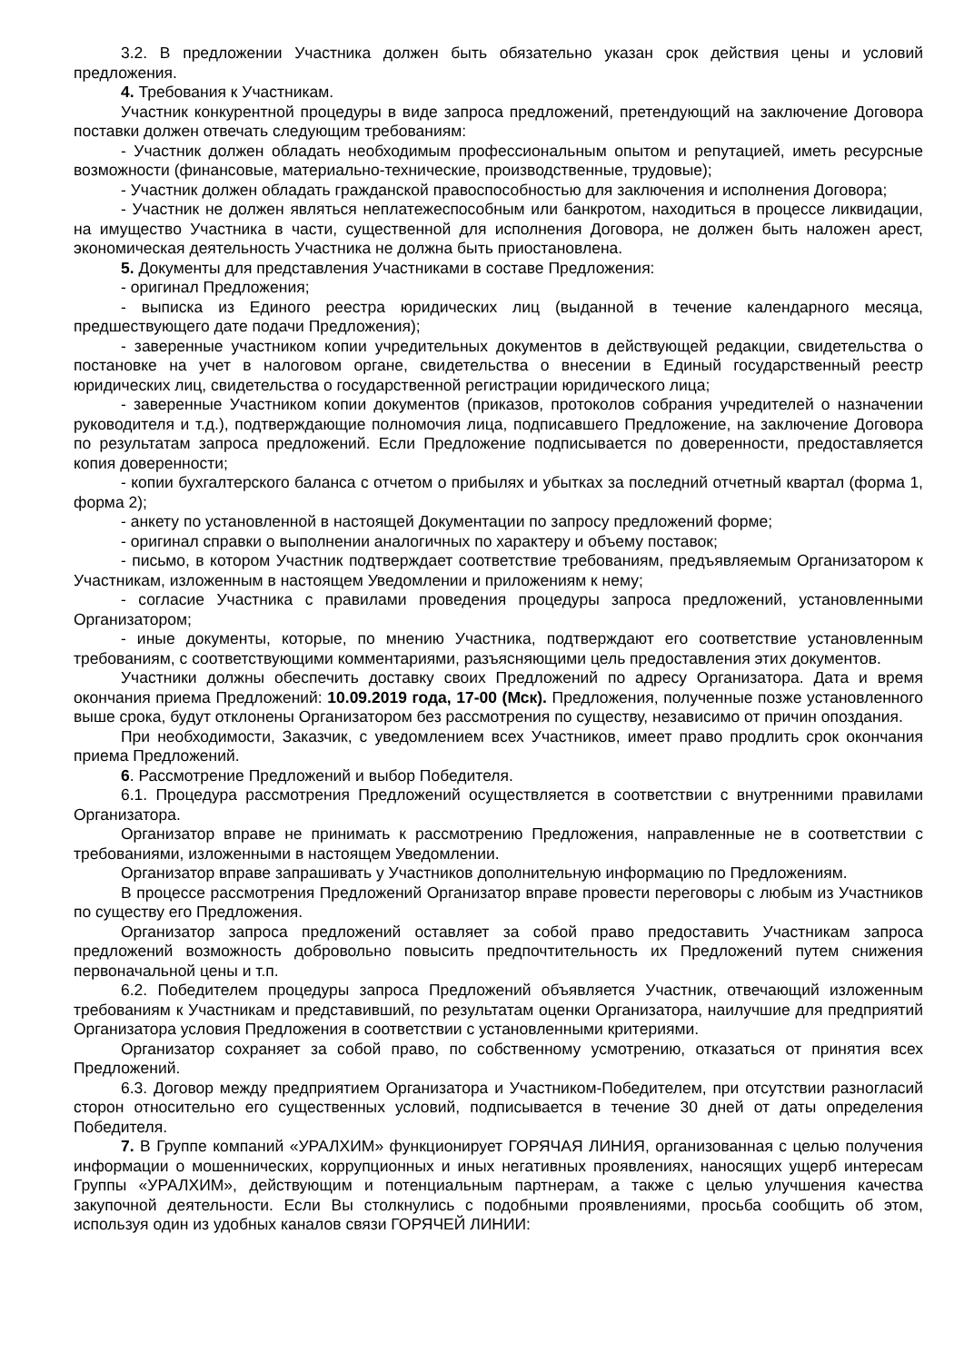3.2. В предложении Участника должен быть обязательно указан срок действия цены и условий предложения.
4. Требования к Участникам.
Участник конкурентной процедуры в виде запроса предложений, претендующий на заключение Договора поставки должен отвечать следующим требованиям:
- Участник должен обладать необходимым профессиональным опытом и репутацией, иметь ресурсные возможности (финансовые, материально-технические, производственные, трудовые);
- Участник должен обладать гражданской правоспособностью для заключения и исполнения Договора;
- Участник не должен являться неплатежеспособным или банкротом, находиться в процессе ликвидации, на имущество Участника в части, существенной для исполнения Договора, не должен быть наложен арест, экономическая деятельность Участника не должна быть приостановлена.
5. Документы для представления Участниками в составе Предложения:
- оригинал Предложения;
- выписка из Единого реестра юридических лиц (выданной в течение календарного месяца, предшествующего дате подачи Предложения);
- заверенные участником копии учредительных документов в действующей редакции, свидетельства о постановке на учет в налоговом органе, свидетельства о внесении в Единый государственный реестр юридических лиц, свидетельства о государственной регистрации юридического лица;
- заверенные Участником копии документов (приказов, протоколов собрания учредителей о назначении руководителя и т.д.), подтверждающие полномочия лица, подписавшего Предложение, на заключение Договора по результатам запроса предложений. Если Предложение подписывается по доверенности, предоставляется копия доверенности;
- копии бухгалтерского баланса с отчетом о прибылях и убытках за последний отчетный квартал (форма 1, форма 2);
- анкету по установленной в настоящей Документации по запросу предложений форме;
- оригинал справки о выполнении аналогичных по характеру и объему поставок;
- письмо, в котором Участник подтверждает соответствие требованиям, предъявляемым Организатором к Участникам, изложенным в настоящем Уведомлении и приложениям к нему;
- согласие Участника с правилами проведения процедуры запроса предложений, установленными Организатором;
- иные документы, которые, по мнению Участника, подтверждают его соответствие установленным требованиям, с соответствующими комментариями, разъясняющими цель предоставления этих документов.
Участники должны обеспечить доставку своих Предложений по адресу Организатора. Дата и время окончания приема Предложений: 10.09.2019 года, 17-00 (Мск). Предложения, полученные позже установленного выше срока, будут отклонены Организатором без рассмотрения по существу, независимо от причин опоздания.
При необходимости, Заказчик, с уведомлением всех Участников, имеет право продлить срок окончания приема Предложений.
6. Рассмотрение Предложений и выбор Победителя.
6.1. Процедура рассмотрения Предложений осуществляется в соответствии с внутренними правилами Организатора.
Организатор вправе не принимать к рассмотрению Предложения, направленные не в соответствии с требованиями, изложенными в настоящем Уведомлении.
Организатор вправе запрашивать у Участников дополнительную информацию по Предложениям.
В процессе рассмотрения Предложений Организатор вправе провести переговоры с любым из Участников по существу его Предложения.
Организатор запроса предложений оставляет за собой право предоставить Участникам запроса предложений возможность добровольно повысить предпочтительность их Предложений путем снижения первоначальной цены и т.п.
6.2. Победителем процедуры запроса Предложений объявляется Участник, отвечающий изложенным требованиям к Участникам и представивший, по результатам оценки Организатора, наилучшие для предприятий Организатора условия Предложения в соответствии с установленными критериями.
Организатор сохраняет за собой право, по собственному усмотрению, отказаться от принятия всех Предложений.
6.3. Договор между предприятием Организатора и Участником-Победителем, при отсутствии разногласий сторон относительно его существенных условий, подписывается в течение 30 дней от даты определения Победителя.
7. В Группе компаний «УРАЛХИМ» функционирует ГОРЯЧАЯ ЛИНИЯ, организованная с целью получения информации о мошеннических, коррупционных и иных негативных проявлениях, наносящих ущерб интересам Группы «УРАЛХИМ», действующим и потенциальным партнерам, а также с целью улучшения качества закупочной деятельности. Если Вы столкнулись с подобными проявлениями, просьба сообщить об этом, используя один из удобных каналов связи ГОРЯЧЕЙ ЛИНИИ: